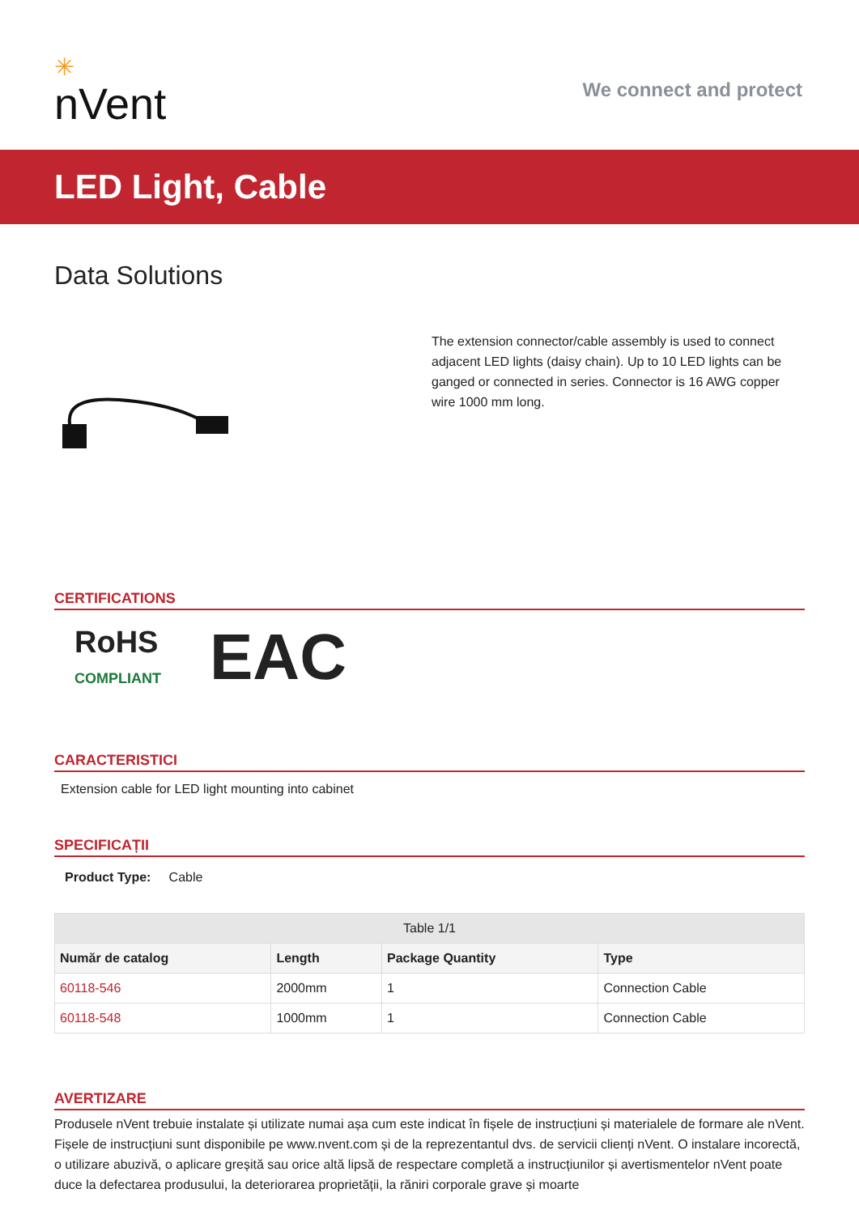✳
nVent
We connect and protect
LED Light, Cable
Data Solutions
The extension connector/cable assembly is used to connect adjacent LED lights (daisy chain). Up to 10 LED lights can be ganged or connected in series. Connector is 16 AWG copper wire 1000 mm long.
CERTIFICATIONS
RoHS
COMPLIANT
EAC
CARACTERISTICI
Extension cable for LED light mounting into cabinet
SPECIFICAȚII
Product Type: Cable
| Table 1/1 | | | |
| --- | --- | --- | --- |
| Număr de catalog | Length | Package Quantity | Type |
| 60118-546 | 2000mm | 1 | Connection Cable |
| 60118-548 | 1000mm | 1 | Connection Cable |
AVERTIZARE
Produsele nVent trebuie instalate și utilizate numai așa cum este indicat în fișele de instrucțiuni și materialele de formare ale nVent. Fișele de instrucțiuni sunt disponibile pe www.nvent.com și de la reprezentantul dvs. de servicii clienți nVent. O instalare incorectă, o utilizare abuzivă, o aplicare greșită sau orice altă lipsă de respectare completă a instrucțiunilor și avertismentelor nVent poate duce la defectarea produsului, la deteriorarea proprietății, la răniri corporale grave și moarte